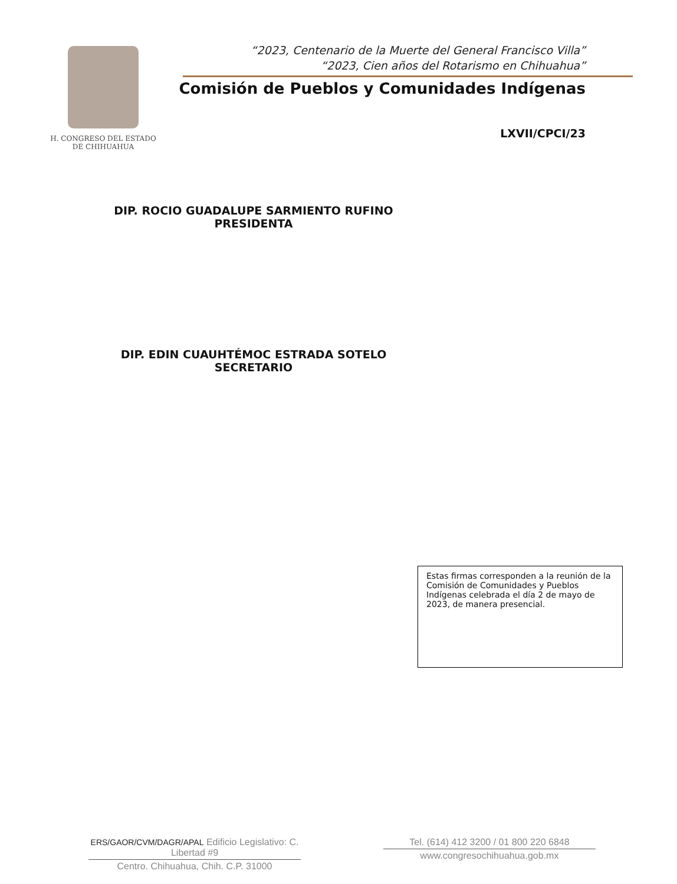H. CONGRESO DEL ESTADO
DE CHIHUAHUA
“2023, Centenario de la Muerte del General Francisco Villa”
“2023, Cien años del Rotarismo en Chihuahua”
Comisión de Pueblos y Comunidades Indígenas
LXVII/CPCI/23
DIP. ROCIO GUADALUPE SARMIENTO RUFINO
PRESIDENTA
DIP. EDIN CUAUHTÉMOC ESTRADA SOTELO
SECRETARIO
Estas firmas corresponden a la reunión de la Comisión de Comunidades y Pueblos Indígenas celebrada el día 2 de mayo de 2023, de manera presencial.
ERS/GAOR/CVM/DAGR/APAL Edificio Legislativo: C. Libertad #9
Centro. Chihuahua, Chih. C.P. 31000
Tel. (614) 412 3200 / 01 800 220 6848
www.congresochihuahua.gob.mx